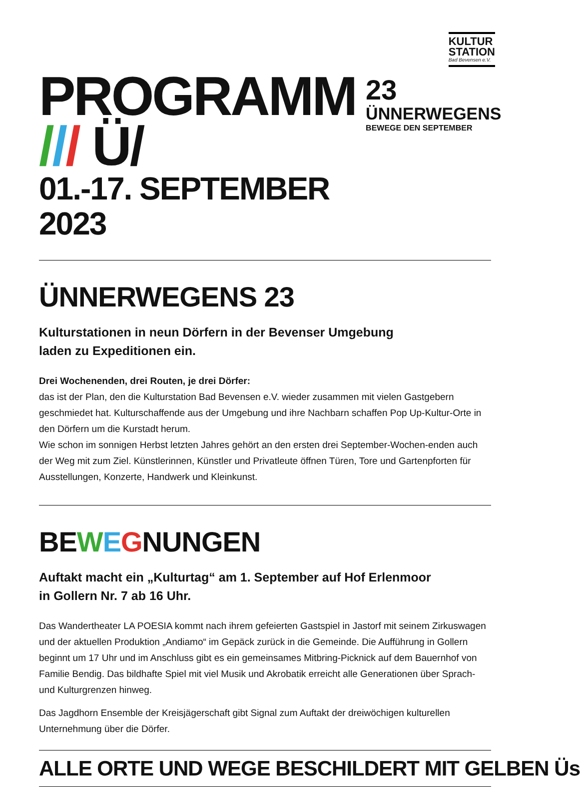KULTUR
STATION
Bad Bevensen e.V.
PROGRAMM /// Ü/
01.-17. SEPTEMBER 2023
23
ÜNNERWEGENS
BEWEGE DEN SEPTEMBER
ÜNNERWEGENS 23
Kulturstationen in neun Dörfern in der Bevenser Umgebung
laden zu Expeditionen ein.
Drei Wochenenden, drei Routen, je drei Dörfer:
das ist der Plan, den die Kulturstation Bad Bevensen e.V. wieder zusammen mit vielen Gastgebern geschmiedet hat. Kulturschaffende aus der Umgebung und ihre Nachbarn schaffen Pop Up-Kultur-Orte in den Dörfern um die Kurstadt herum.
Wie schon im sonnigen Herbst letzten Jahres gehört an den ersten drei September-Wochen-enden auch der Weg mit zum Ziel. Künstlerinnen, Künstler und Privatleute öffnen Türen, Tore und Gartenpforten für Ausstellungen, Konzerte, Handwerk und Kleinkunst.
BEWEGNUNGEN
Auftakt macht ein „Kulturtag“ am 1. September auf Hof Erlenmoor
in Gollern Nr. 7 ab 16 Uhr.
Das Wandertheater LA POESIA kommt nach ihrem gefeierten Gastspiel in Jastorf mit seinem Zirkuswagen und der aktuellen Produktion „Andiamo“ im Gepäck zurück in die Gemeinde. Die Aufführung in Gollern beginnt um 17 Uhr und im Anschluss gibt es ein gemeinsames Mitbring-Picknick auf dem Bauernhof von Familie Bendig. Das bildhafte Spiel mit viel Musik und Akrobatik erreicht alle Generationen über Sprach- und Kulturgrenzen hinweg.
Das Jagdhorn Ensemble der Kreisjägerschaft gibt Signal zum Auftakt der dreiwöchigen kulturellen Unternehmung über die Dörfer.
ALLE ORTE UND WEGE BESCHILDERT MIT GELBEN Üs